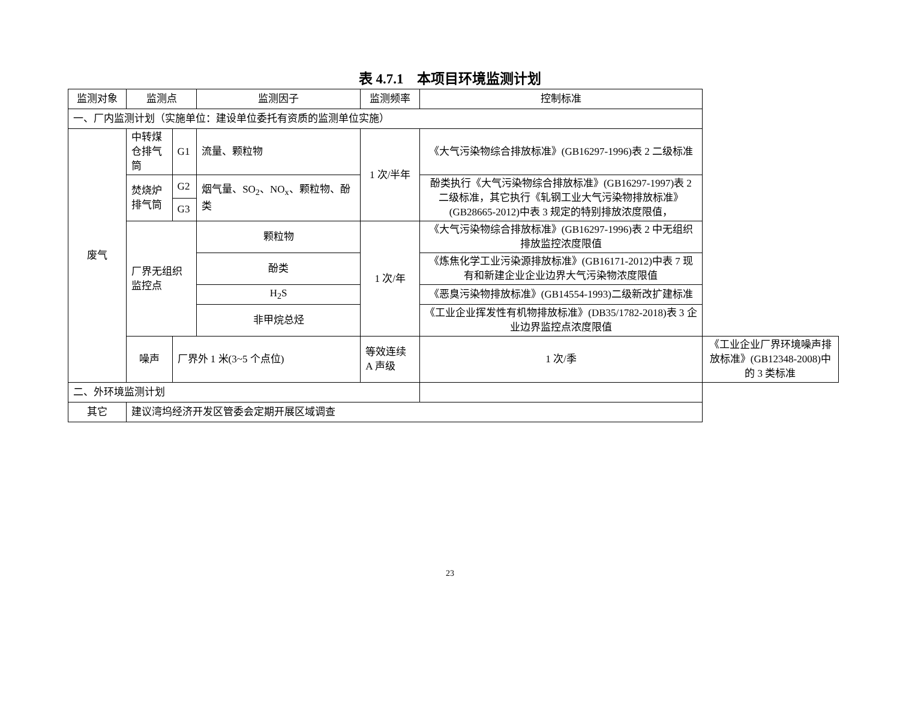表 4.7.1　本项目环境监测计划
| 监测对象 | 监测点 | | 监测因子 | 监测频率 | 控制标准 | |
| --- | --- | --- | --- | --- | --- | --- |
| 一、厂内监测计划（实施单位：建设单位委托有资质的监测单位实施） | | | | | | |
| 废气 | 中转煤仓排气筒 | G1 | 流量、颗粒物 | 1 次/半年 | 《大气污染物综合排放标准》(GB16297-1996)表 2 二级标准 | |
| | 焚烧炉排气筒 | G2 | 烟气量、SO<sub>2</sub>、NO<sub>x</sub>、颗粒物、酚类 | | 酚类执行《大气污染物综合排放标准》(GB16297-1997)表 2 二级标准，其它执行《轧钢工业大气污染物排放标准》(GB28665-2012)中表 3 规定的特别排放浓度限值， | |
| | | G3 | | | | |
| | 厂界无组织监控点 | | 颗粒物 | 1 次/年 | 《大气污染物综合排放标准》(GB16297-1996)表 2 中无组织排放监控浓度限值 | |
| | | | 酚类 | | 《炼焦化学工业污染源排放标准》(GB16171-2012)中表 7 现有和新建企业企业边界大气污染物浓度限值 | |
| | | | H<sub>2</sub>S | | 《恶臭污染物排放标准》(GB14554-1993)二级新改扩建标准 | |
| | | | 非甲烷总烃 | | 《工业企业挥发性有机物排放标准》(DB35/1782-2018)表 3 企业边界监控点浓度限值 | |
| | 噪声 | 厂界外 1 米(3~5 个点位) | | 等效连续 A 声级 | 1 次/季 | 《工业企业厂界环境噪声排放标准》(GB12348-2008)中的 3 类标准 |
| 二、外环境监测计划 | | | | | | |
| 其它 | 建议湾坞经济开发区管委会定期开展区域调查 | | | | | |
23